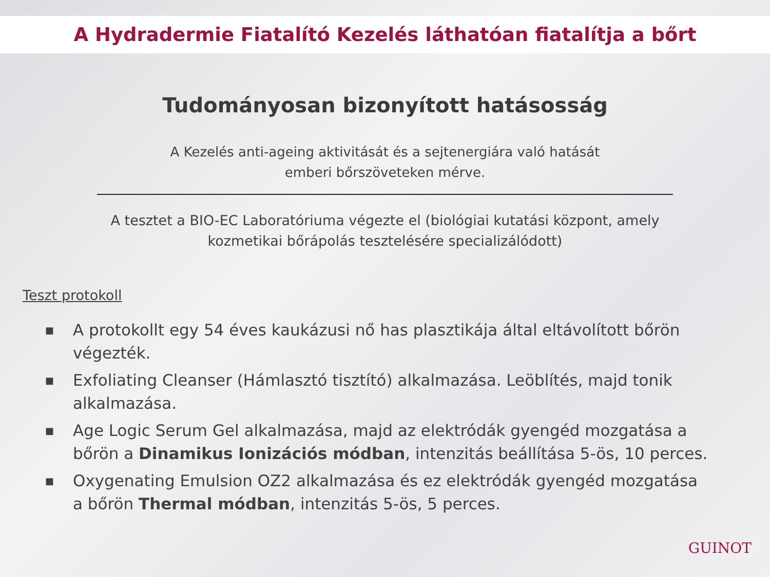A Hydradermie Fiatalító Kezelés láthatóan fiatalítja a bőrt
Tudományosan bizonyított hatásosság
A Kezelés anti-ageing aktivitását és a sejtenergiára való hatását
emberi bőrszöveteken mérve.
A tesztet a BIO-EC Laboratóriuma végezte el (biológiai kutatási központ, amely
kozmetikai bőrápolás tesztelésére specializálódott)
Teszt protokoll
■ A protokollt egy 54 éves kaukázusi nő has plasztikája által eltávolított bőrön végezték.
■ Exfoliating Cleanser (Hámlasztó tisztító) alkalmazása. Leöblítés, majd tonik alkalmazása.
■ Age Logic Serum Gel alkalmazása, majd az elektródák gyengéd mozgatása a bőrön a Dinamikus Ionizációs módban, intenzitás beállítása 5-ös, 10 perces.
■ Oxygenating Emulsion OZ2 alkalmazása és ez elektródák gyengéd mozgatása a bőrön Thermal módban, intenzitás 5-ös, 5 perces.
GUINOT